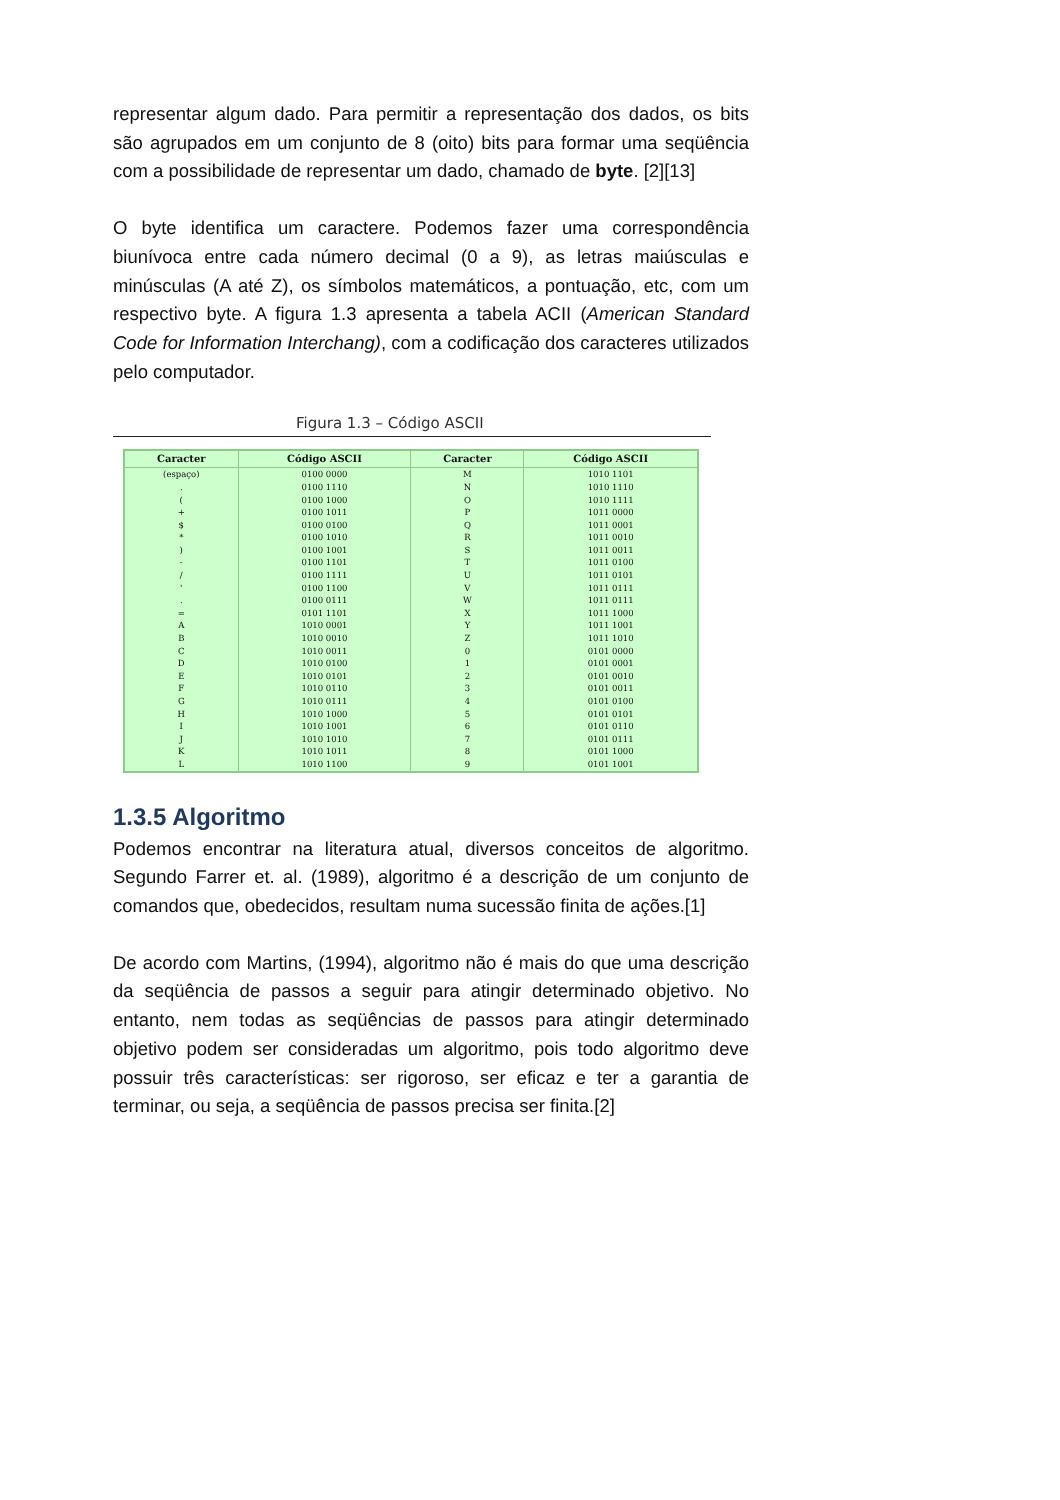representar algum dado. Para permitir a representação dos dados, os bits são agrupados em um conjunto de 8 (oito) bits para formar uma seqüência com a possibilidade de representar um dado, chamado de byte. [2][13]
O byte identifica um caractere. Podemos fazer uma correspondência biunívoca entre cada número decimal (0 a 9), as letras maiúsculas e minúsculas (A até Z), os símbolos matemáticos, a pontuação, etc, com um respectivo byte. A figura 1.3 apresenta a tabela ACII (American Standard Code for Information Interchang), com a codificação dos caracteres utilizados pelo computador.
Figura 1.3 – Código ASCII
| Caracter | Código ASCII | Caracter | Código ASCII |
| --- | --- | --- | --- |
| (espaço) | 0100 0000 | M | 1010 1101 |
| . | 0100 1110 | N | 1010 1110 |
| ( | 0100 1000 | O | 1010 1111 |
| + | 0100 1011 | P | 1011 0000 |
| $ | 0100 0100 | Q | 1011 0001 |
| * | 0100 1010 | R | 1011 0010 |
| ) | 0100 1001 | S | 1011 0011 |
| - | 0100 1101 | T | 1011 0100 |
| / | 0100 1111 | U | 1011 0101 |
| ' | 0100 1100 | V | 1011 0111 |
| . | 0100 0111 | W | 1011 0111 |
| = | 0101 1101 | X | 1011 1000 |
| A | 1010 0001 | Y | 1011 1001 |
| B | 1010 0010 | Z | 1011 1010 |
| C | 1010 0011 | 0 | 0101 0000 |
| D | 1010 0100 | 1 | 0101 0001 |
| E | 1010 0101 | 2 | 0101 0010 |
| F | 1010 0110 | 3 | 0101 0011 |
| G | 1010 0111 | 4 | 0101 0100 |
| H | 1010 1000 | 5 | 0101 0101 |
| I | 1010 1001 | 6 | 0101 0110 |
| J | 1010 1010 | 7 | 0101 0111 |
| K | 1010 1011 | 8 | 0101 1000 |
| L | 1010 1100 | 9 | 0101 1001 |
1.3.5 Algoritmo
Podemos encontrar na literatura atual, diversos conceitos de algoritmo. Segundo Farrer et. al. (1989), algoritmo é a descrição de um conjunto de comandos que, obedecidos, resultam numa sucessão finita de ações.[1]
De acordo com Martins, (1994), algoritmo não é mais do que uma descrição da seqüência de passos a seguir para atingir determinado objetivo. No entanto, nem todas as seqüências de passos para atingir determinado objetivo podem ser consideradas um algoritmo, pois todo algoritmo deve possuir três características: ser rigoroso, ser eficaz e ter a garantia de terminar, ou seja, a seqüência de passos precisa ser finita.[2]